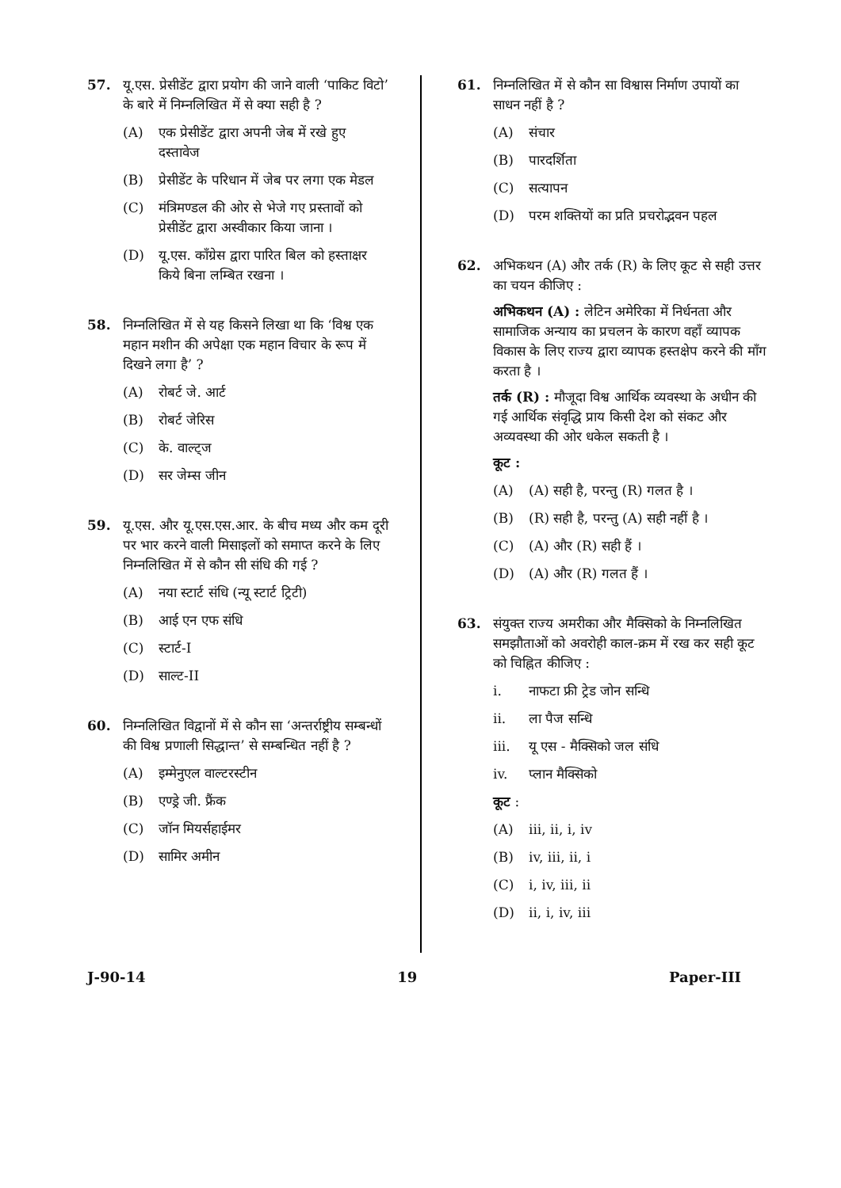57. यू.एस. प्रेसीडेंट द्वारा प्रयोग की जाने वाली ‘पाकिट विटो’ के बारे में निम्नलिखित में से क्या सही है ?
(A) एक प्रेसीडेंट द्वारा अपनी जेब में रखे हुए दस्तावेज
(B) प्रेसीडेंट के परिधान में जेब पर लगा एक मेडल
(C) मंत्रिमण्डल की ओर से भेजे गए प्रस्तावों को प्रेसीडेंट द्वारा अस्वीकार किया जाना ।
(D) यू.एस. कॉंग्रेस द्वारा पारित बिल को हस्ताक्षर किये बिना लम्बित रखना ।
58. निम्नलिखित में से यह किसने लिखा था कि ‘विश्व एक महान मशीन की अपेक्षा एक महान विचार के रूप में दिखने लगा है’ ?
(A) रोबर्ट जे. आर्ट
(B) रोबर्ट जेरिस
(C) के. वाल्ट्ज
(D) सर जेम्स जीन
59. यू.एस. और यू.एस.एस.आर. के बीच मध्य और कम दूरी पर भार करने वाली मिसाइलों को समाप्त करने के लिए निम्नलिखित में से कौन सी संधि की गई ?
(A) नया स्टार्ट संधि (न्यू स्टार्ट ट्रिटी)
(B) आई एन एफ संधि
(C) स्टार्ट-I
(D) साल्ट-II
60. निम्नलिखित विद्वानों में से कौन सा ‘अन्तर्राष्ट्रीय सम्बन्धों की विश्व प्रणाली सिद्धान्त’ से सम्बन्धित नहीं है ?
(A) इम्मेनुएल वाल्टरस्टीन
(B) एण्ड्रे जी. फ्रैंक
(C) जॉन मियर्सहाईमर
(D) सामिर अमीन
61. निम्नलिखित में से कौन सा विश्वास निर्माण उपायों का साधन नहीं है ?
(A) संचार
(B) पारदर्शिता
(C) सत्यापन
(D) परम शक्तियों का प्रति प्रचरोद्भवन पहल
62. अभिकथन (A) और तर्क (R) के लिए कूट से सही उत्तर का चयन कीजिए :
अभिकथन (A) : लेटिन अमेरिका में निर्धनता और सामाजिक अन्याय का प्रचलन के कारण वहाँ व्यापक विकास के लिए राज्य द्वारा व्यापक हस्तक्षेप करने की माँग करता है ।
तर्क (R) : मौजूदा विश्व आर्थिक व्यवस्था के अधीन की गई आर्थिक संवृद्धि प्राय किसी देश को संकट और अव्यवस्था की ओर धकेल सकती है ।
कूट :
(A) (A) सही है, परन्तु (R) गलत है ।
(B) (R) सही है, परन्तु (A) सही नहीं है ।
(C) (A) और (R) सही हैं ।
(D) (A) और (R) गलत हैं ।
63. संयुक्त राज्य अमरीका और मैक्सिको के निम्नलिखित समझौताओं को अवरोही काल-क्रम में रख कर सही कूट को चिह्नित कीजिए :
i. नाफटा फ्री ट्रेड जोन सन्धि
ii. ला पैज सन्धि
iii. यू एस - मैक्सिको जल संधि
iv. प्लान मैक्सिको
कूट :
(A) iii, ii, i, iv
(B) iv, iii, ii, i
(C) i, iv, iii, ii
(D) ii, i, iv, iii
J-90-14 19 Paper-III